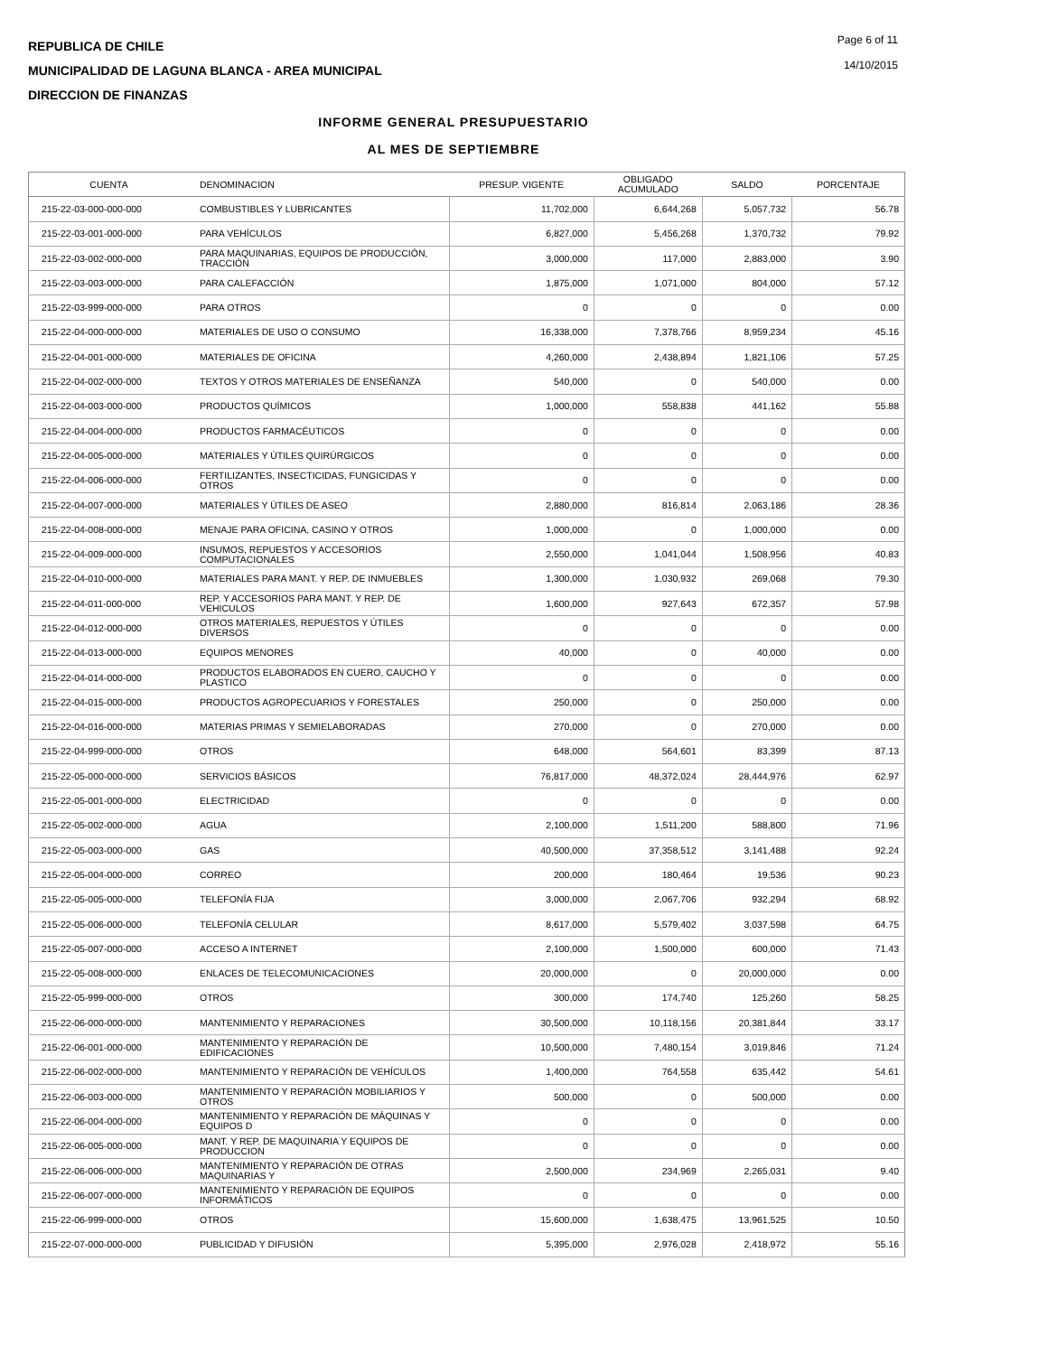REPUBLICA DE CHILE
MUNICIPALIDAD DE LAGUNA BLANCA - AREA MUNICIPAL
DIRECCION DE FINANZAS
Page 6 of 11
14/10/2015
INFORME GENERAL PRESUPUESTARIO
AL MES DE SEPTIEMBRE
| CUENTA | DENOMINACION | PRESUP. VIGENTE | OBLIGADO ACUMULADO | SALDO | PORCENTAJE |
| --- | --- | --- | --- | --- | --- |
| 215-22-03-000-000-000 | COMBUSTIBLES Y LUBRICANTES | 11,702,000 | 6,644,268 | 5,057,732 | 56.78 |
| 215-22-03-001-000-000 | PARA VEHÍCULOS | 6,827,000 | 5,456,268 | 1,370,732 | 79.92 |
| 215-22-03-002-000-000 | PARA MAQUINARIAS, EQUIPOS DE PRODUCCIÓN, TRACCIÓN | 3,000,000 | 117,000 | 2,883,000 | 3.90 |
| 215-22-03-003-000-000 | PARA CALEFACCIÓN | 1,875,000 | 1,071,000 | 804,000 | 57.12 |
| 215-22-03-999-000-000 | PARA OTROS | 0 | 0 | 0 | 0.00 |
| 215-22-04-000-000-000 | MATERIALES DE USO O CONSUMO | 16,338,000 | 7,378,766 | 8,959,234 | 45.16 |
| 215-22-04-001-000-000 | MATERIALES DE OFICINA | 4,260,000 | 2,438,894 | 1,821,106 | 57.25 |
| 215-22-04-002-000-000 | TEXTOS Y OTROS MATERIALES DE ENSEÑANZA | 540,000 | 0 | 540,000 | 0.00 |
| 215-22-04-003-000-000 | PRODUCTOS QUÍMICOS | 1,000,000 | 558,838 | 441,162 | 55.88 |
| 215-22-04-004-000-000 | PRODUCTOS FARMACÉUTICOS | 0 | 0 | 0 | 0.00 |
| 215-22-04-005-000-000 | MATERIALES Y ÚTILES QUIRÚRGICOS | 0 | 0 | 0 | 0.00 |
| 215-22-04-006-000-000 | FERTILIZANTES, INSECTICIDAS, FUNGICIDAS Y OTROS | 0 | 0 | 0 | 0.00 |
| 215-22-04-007-000-000 | MATERIALES Y ÚTILES DE ASEO | 2,880,000 | 816,814 | 2,063,186 | 28.36 |
| 215-22-04-008-000-000 | MENAJE PARA OFICINA, CASINO Y OTROS | 1,000,000 | 0 | 1,000,000 | 0.00 |
| 215-22-04-009-000-000 | INSUMOS, REPUESTOS Y ACCESORIOS COMPUTACIONALES | 2,550,000 | 1,041,044 | 1,508,956 | 40.83 |
| 215-22-04-010-000-000 | MATERIALES PARA MANT. Y REP. DE INMUEBLES | 1,300,000 | 1,030,932 | 269,068 | 79.30 |
| 215-22-04-011-000-000 | REP. Y ACCESORIOS PARA MANT. Y REP. DE VEHICULOS | 1,600,000 | 927,643 | 672,357 | 57.98 |
| 215-22-04-012-000-000 | OTROS MATERIALES, REPUESTOS Y ÚTILES DIVERSOS | 0 | 0 | 0 | 0.00 |
| 215-22-04-013-000-000 | EQUIPOS MENORES | 40,000 | 0 | 40,000 | 0.00 |
| 215-22-04-014-000-000 | PRODUCTOS ELABORADOS EN CUERO, CAUCHO Y PLASTICO | 0 | 0 | 0 | 0.00 |
| 215-22-04-015-000-000 | PRODUCTOS AGROPECUARIOS Y FORESTALES | 250,000 | 0 | 250,000 | 0.00 |
| 215-22-04-016-000-000 | MATERIAS PRIMAS Y SEMIELABORADAS | 270,000 | 0 | 270,000 | 0.00 |
| 215-22-04-999-000-000 | OTROS | 648,000 | 564,601 | 83,399 | 87.13 |
| 215-22-05-000-000-000 | SERVICIOS BÁSICOS | 76,817,000 | 48,372,024 | 28,444,976 | 62.97 |
| 215-22-05-001-000-000 | ELECTRICIDAD | 0 | 0 | 0 | 0.00 |
| 215-22-05-002-000-000 | AGUA | 2,100,000 | 1,511,200 | 588,800 | 71.96 |
| 215-22-05-003-000-000 | GAS | 40,500,000 | 37,358,512 | 3,141,488 | 92.24 |
| 215-22-05-004-000-000 | CORREO | 200,000 | 180,464 | 19,536 | 90.23 |
| 215-22-05-005-000-000 | TELEFONÍA FIJA | 3,000,000 | 2,067,706 | 932,294 | 68.92 |
| 215-22-05-006-000-000 | TELEFONÍA CELULAR | 8,617,000 | 5,579,402 | 3,037,598 | 64.75 |
| 215-22-05-007-000-000 | ACCESO A INTERNET | 2,100,000 | 1,500,000 | 600,000 | 71.43 |
| 215-22-05-008-000-000 | ENLACES DE TELECOMUNICACIONES | 20,000,000 | 0 | 20,000,000 | 0.00 |
| 215-22-05-999-000-000 | OTROS | 300,000 | 174,740 | 125,260 | 58.25 |
| 215-22-06-000-000-000 | MANTENIMIENTO Y REPARACIONES | 30,500,000 | 10,118,156 | 20,381,844 | 33.17 |
| 215-22-06-001-000-000 | MANTENIMIENTO Y REPARACIÓN DE EDIFICACIONES | 10,500,000 | 7,480,154 | 3,019,846 | 71.24 |
| 215-22-06-002-000-000 | MANTENIMIENTO Y REPARACIÓN DE VEHÍCULOS | 1,400,000 | 764,558 | 635,442 | 54.61 |
| 215-22-06-003-000-000 | MANTENIMIENTO Y REPARACIÓN MOBILIARIOS Y OTROS | 500,000 | 0 | 500,000 | 0.00 |
| 215-22-06-004-000-000 | MANTENIMIENTO Y REPARACIÓN DE MÁQUINAS Y EQUIPOS D | 0 | 0 | 0 | 0.00 |
| 215-22-06-005-000-000 | MANT. Y REP. DE MAQUINARIA Y EQUIPOS DE PRODUCCION | 0 | 0 | 0 | 0.00 |
| 215-22-06-006-000-000 | MANTENIMIENTO Y REPARACIÓN DE OTRAS MAQUINARIAS Y | 2,500,000 | 234,969 | 2,265,031 | 9.40 |
| 215-22-06-007-000-000 | MANTENIMIENTO Y REPARACIÓN DE EQUIPOS INFORMÁTICOS | 0 | 0 | 0 | 0.00 |
| 215-22-06-999-000-000 | OTROS | 15,600,000 | 1,638,475 | 13,961,525 | 10.50 |
| 215-22-07-000-000-000 | PUBLICIDAD Y DIFUSIÓN | 5,395,000 | 2,976,028 | 2,418,972 | 55.16 |